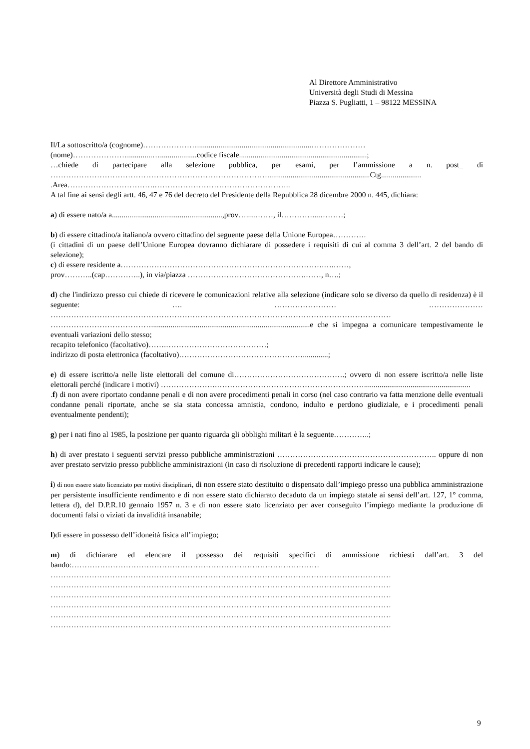Al Direttore Amministrativo
Università degli Studi di Messina
Piazza S. Pugliatti, 1 – 98122 MESSINA
Il/La sottoscritto/a (cognome)…………………...........................................................…………………
(nome)………………….............…...................codice fiscale..................................................................;
…chiede di partecipare alla selezione pubblica, per esami, per l’ammissione a n. post_ di ………………………………………………………………………….....................................................Ctg.....................
.Area…………………………….……………………………………………..
A tal fine ai sensi degli artt. 46, 47 e 76 del decreto del Presidente della Repubblica 28 dicembre 2000 n. 445, dichiara:
a) di essere nato/a a.........................................................,prov…......……, il…………....………;
b) di essere cittadino/a italiano/a ovvero cittadino del seguente paese della Unione Europea………….
(i cittadini di un paese dell’Unione Europea dovranno dichiarare di possedere i requisiti di cui al comma 3 dell’art. 2 del bando di selezione);
c) di essere residente a…………………………………………………………………….….……,
prov………..(cap…………..), in via/piazza ……………………………………….……, n….;
d) che l'indirizzo presso cui chiede di ricevere le comunicazioni relative alla selezione (indicare solo se diverso da quello di residenza) è il seguente: …. …………………… ………………… ……………………………………………………………………………………………………………………
…………………………………..................................................................................e che si impegna a comunicare tempestivamente le eventuali variazioni dello stesso;
recapito telefonico (facoltativo)…….…………………………………;
indirizzo di posta elettronica (facoltativo)………………………………………….............;
e) di essere iscritto/a nelle liste elettorali del comune di…………………………………….; ovvero di non essere iscritto/a nelle liste elettorali perché (indicare i motivi) ………………….………………………………………………….......................................................
.f) di non avere riportato condanne penali e di non avere procedimenti penali in corso (nel caso contrario va fatta menzione delle eventuali condanne penali riportate, anche se sia stata concessa amnistia, condono, indulto e perdono giudiziale, e i procedimenti penali eventualmente pendenti);
g) per i nati fino al 1985, la posizione per quanto riguarda gli obblighi militari è la seguente…………..;
h) di aver prestato i seguenti servizi presso pubbliche amministrazioni …………………………………………………….. oppure di non aver prestato servizio presso pubbliche amministrazioni (in caso di risoluzione di precedenti rapporti indicare le cause);
i) di non essere stato licenziato per motivi disciplinari, di non essere stato destituito o dispensato dall’impiego presso una pubblica amministrazione per persistente insufficiente rendimento e di non essere stato dichiarato decaduto da un impiego statale ai sensi dell’art. 127, 1° comma, lettera d), del D.P.R.10 gennaio 1957 n. 3 e di non essere stato licenziato per aver conseguito l’impiego mediante la produzione di documenti falsi o viziati da invalidità insanabile;
l)di essere in possesso dell’idoneità fisica all’impiego;
m) di dichiarare ed elencare il possesso dei requisiti specifici di ammissione richiesti dall’art. 3 del bando:……………………………………………………………………………………
……………………………………………………………………………………………………………………
……………………………………………………………………………………………………………………
……………………………………………………………………………………………………………………
……………………………………………………………………………………………………………………
……………………………………………………………………………………………………………………
……………………………………………………………………………………………………………………
9